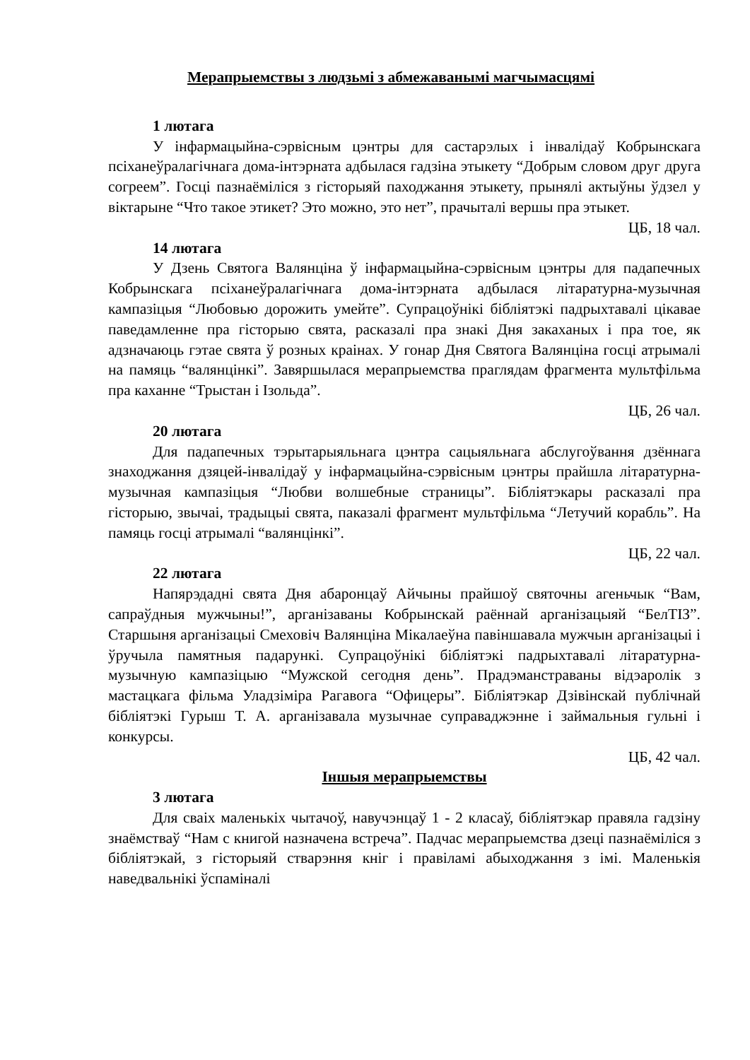Мерапрыемствы з людзьмі з абмежаванымі магчымасцямі
1 лютага
У інфармацыйна-сэрвісным цэнтры для састарэлых і інвалідаў Кобрынскага псіханеўралагічнага дома-інтэрната адбылася гадзіна этыкету “Добрым словом друг друга согреем”. Госці пазнаёміліся з гісторыяй паходжання этыкету, прынялі актыўны ўдзел у віктарыне “Что такое этикет? Это можно, это нет”, прачыталі вершы пра этыкет.
ЦБ, 18 чал.
14 лютага
У Дзень Святога Валянціна ў інфармацыйна-сэрвісным цэнтры для падапечных Кобрынскага псіханеўралагічнага дома-інтэрната адбылася літаратурна-музычная кампазіцыя “Любовью дорожить умейте”. Супрацоўнікі бібліятэкі падрыхтавалі цікавае паведамленне пра гісторыю свята, расказалі пра знакі Дня закаханых і пра тое, як адзначаюць гэтае свята ў розных краінах. У гонар Дня Святога Валянціна госці атрымалі на памяць “валянцінкі”. Завяршылася мерапрыемства праглядам фрагмента мультфільма пра каханне “Трыстан і Ізольда”.
ЦБ, 26 чал.
20 лютага
Для падапечных тэрытарыяльнага цэнтра сацыяльнага абслугоўвання дзённага знаходжання дзяцей-інвалідаў у інфармацыйна-сэрвісным цэнтры прайшла літаратурна-музычная кампазіцыя “Любви волшебные страницы”. Бібліятэкары расказалі пра гісторыю, звычаі, традыцыі свята, паказалі фрагмент мультфільма “Летучий корабль”. На памяць госці атрымалі “валянцінкі”.
ЦБ, 22 чал.
22 лютага
Напярэдадні свята Дня абаронцаў Айчыны прайшоў святочны агеньчык “Вам, сапраўдныя мужчыны!”, арганізаваны Кобрынскай раённай арганізацыяй “БелТІЗ”. Старшыня арганізацыі Смеховіч Валянціна Мікалаеўна павіншавала мужчын арганізацыі і ўручыла памятныя падарункі. Супрацоўнікі бібліятэкі падрыхтавалі літаратурна-музычную кампазіцыю “Мужской сегодня день”. Прадэманстраваны відэаролік з мастацкага фільма Уладзіміра Рагавога “Офицеры”. Бібліятэкар Дзівінскай публічнай бібліятэкі Гурыш Т. А. арганізавала музычнае суправаджэнне і займальныя гульні і конкурсы.
ЦБ, 42 чал.
Іншыя мерапрыемствы
3 лютага
Для сваіх маленькіх чытачоў, навучэнцаў 1 - 2 класаў, бібліятэкар правяла гадзіну знаёмстваў “Нам с книгой назначена встреча”. Падчас мерапрыемства дзеці пазнаёміліся з бібліятэкай, з гісторыяй стварэння кніг і правіламі абыходжання з імі. Маленькія наведвальнікі ўспаміналі